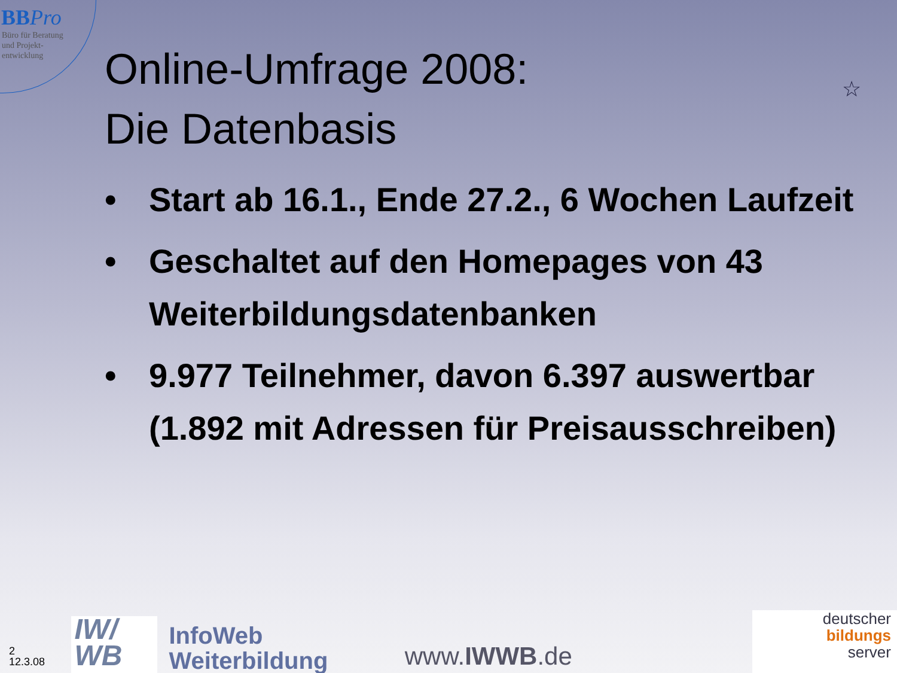BB Pro
Büro für Beratung
und Projekt-
entwicklung
Online-Umfrage 2008:
Die Datenbasis
☆
• Start ab 16.1., Ende 27.2., 6 Wochen Laufzeit
• Geschaltet auf den Homepages von 43 Weiterbildungsdatenbanken
• 9.977 Teilnehmer, davon 6.397 auswertbar (1.892 mit Adressen für Preisausschreiben)
2
12.3.08
IW/
WB
InfoWeb
Weiterbildung
www.IWWB.de
deutscher
bildungs
server